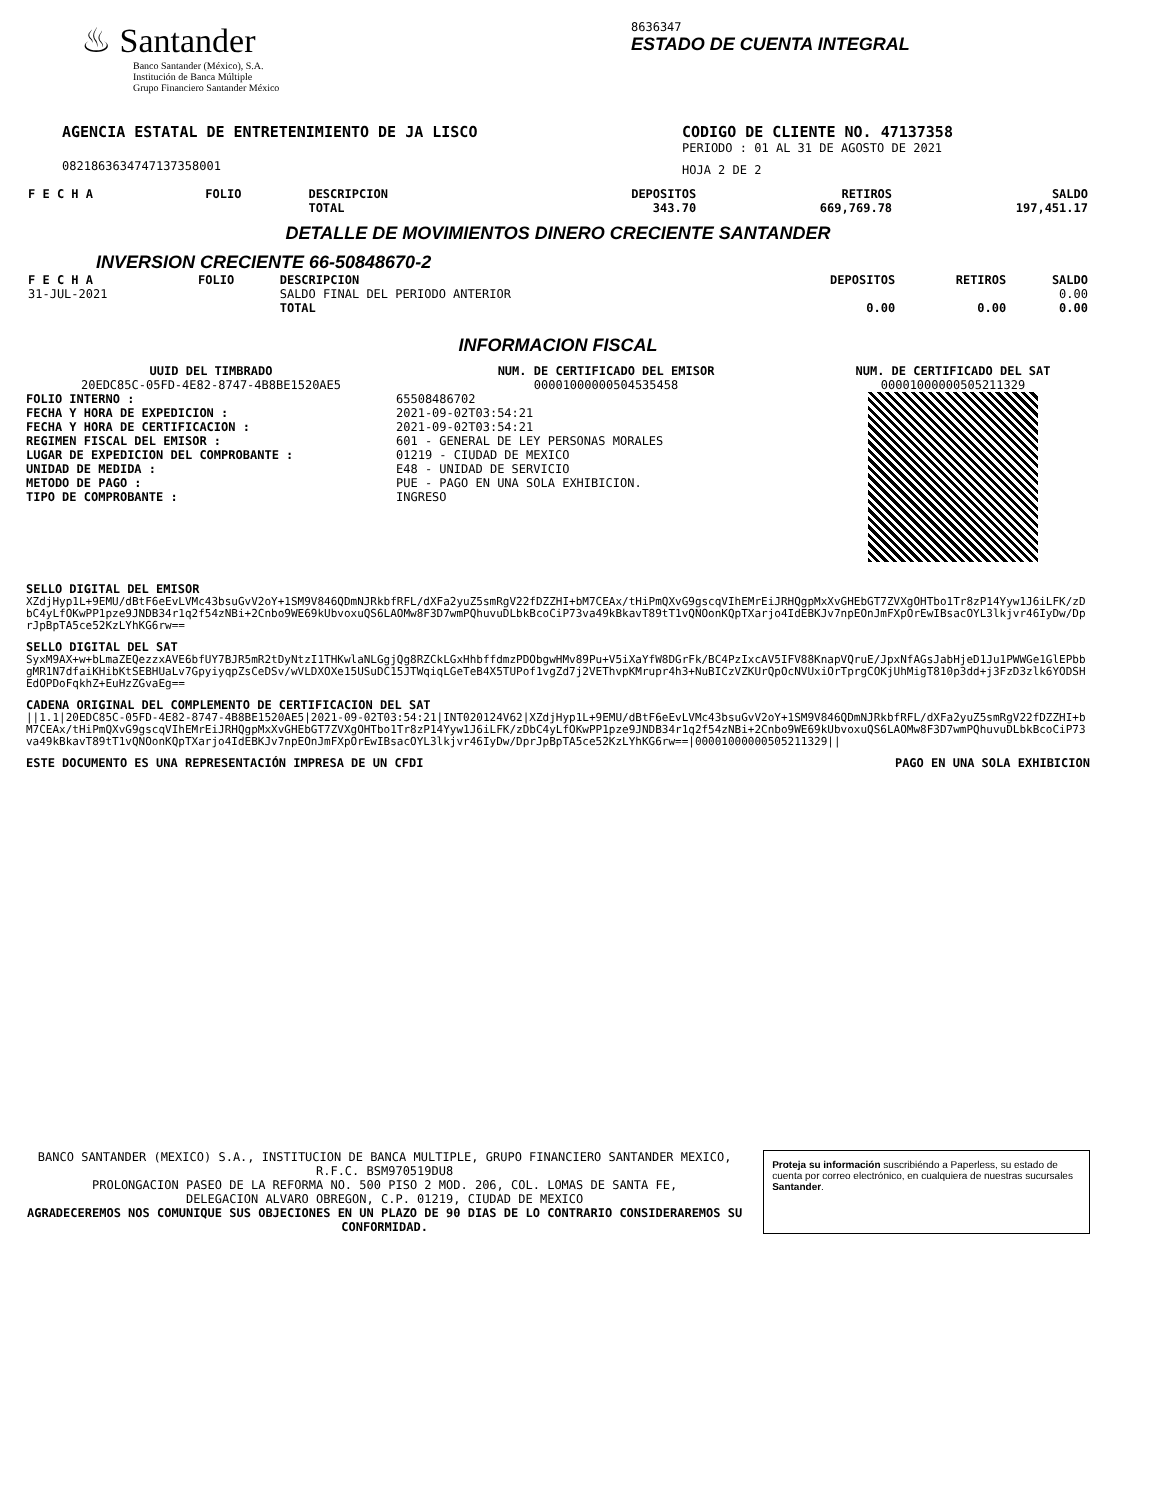♨ Santander
Banco Santander (México), S.A.
Institución de Banca Múltiple
Grupo Financiero Santander México
8636347
ESTADO DE CUENTA INTEGRAL
AGENCIA ESTATAL DE ENTRETENIMIENTO DE JA LISCO
0821863634747137358001
CODIGO DE CLIENTE NO. 47137358
PERIODO : 01 AL 31 DE AGOSTO DE 2021
HOJA 2 DE 2
| F E C H A | FOLIO | DESCRIPCION TOTAL | DEPOSITOS 343.70 | RETIROS 669,769.78 | SALDO 197,451.17 |
DETALLE DE MOVIMIENTOS DINERO CRECIENTE SANTANDER
INVERSION CRECIENTE 66-50848670-2
| F E C H A | FOLIO | DESCRIPCION | DEPOSITOS | RETIROS | SALDO |
| --- | --- | --- | --- | --- | --- |
| 31-JUL-2021 | | SALDO FINAL DEL PERIODO ANTERIOR | | | 0.00 |
| | | TOTAL | 0.00 | 0.00 | 0.00 |
INFORMACION FISCAL
UUID DEL TIMBRADO
20EDC85C-05FD-4E82-8747-4B8BE1520AE5
FOLIO INTERNO :
FECHA Y HORA DE EXPEDICION :
FECHA Y HORA DE CERTIFICACION :
REGIMEN FISCAL DEL EMISOR :
LUGAR DE EXPEDICION DEL COMPROBANTE :
UNIDAD DE MEDIDA :
METODO DE PAGO :
TIPO DE COMPROBANTE :
NUM. DE CERTIFICADO DEL EMISOR
00001000000504535458
65508486702
2021-09-02T03:54:21
2021-09-02T03:54:21
601 - GENERAL DE LEY PERSONAS MORALES
01219 - CIUDAD DE MEXICO
E48 - UNIDAD DE SERVICIO
PUE - PAGO EN UNA SOLA EXHIBICION.
INGRESO
NUM. DE CERTIFICADO DEL SAT
00001000000505211329
SELLO DIGITAL DEL EMISOR
XZdjHyp1L+9EMU/dBtF6eEvLVMc43bsuGvV2oY+1SM9V846QDmNJRkbfRFL/dXFa2yuZ5smRgV22fDZZHI+bM7CEAx/tHiPmQXvG9gscqVIhEMrEiJRHQgpMxXvGHEbGT7ZVXgOHTbo1Tr8zP14Yyw1J6iLFK/zDbC4yLfOKwPP1pze9JNDB34r1q2f54zNBi+2Cnbo9WE69kUbvoxuQS6LAOMw8F3D7wmPQhuvuDLbkBcoCiP73va49kBkavT89tT1vQNOonKQpTXarjo4IdEBKJv7npEOnJmFXpOrEwIBsacOYL3lkjvr46IyDw/DprJpBpTA5ce52KzLYhKG6rw==
SELLO DIGITAL DEL SAT
SyxM9AX+w+bLmaZEQezzxAVE6bfUY7BJR5mR2tDyNtzI1THKwlaNLGgjQg8RZCkLGxHhbffdmzPDObgwHMv89Pu+V5iXaYfW8DGrFk/BC4PzIxcAV5IFV88KnapVQruE/JpxNfAGsJabHjeD1Ju1PWWGe1GlEPbbgMR1N7dfaiKHibKtSEBHUaLv7GpyiyqpZsCeDSv/wVLDXOXe15USuDC15JTWqiqLGeTeB4X5TUPof1vgZd7j2VEThvpKMrupr4h3+NuBICzVZKUrQpOcNVUxiOrTprgCOKjUhMigT810p3dd+j3FzD3zlk6YODSHEdOPDoFqkhZ+EuHzZGvaEg==
CADENA ORIGINAL DEL COMPLEMENTO DE CERTIFICACION DEL SAT
||1.1|20EDC85C-05FD-4E82-8747-4B8BE1520AE5|2021-09-02T03:54:21|INT020124V62|XZdjHyp1L+9EMU/dBtF6eEvLVMc43bsuGvV2oY+1SM9V846QDmNJRkbfRFL/dXFa2yuZ5smRgV22fDZZHI+bM7CEAx/tHiPmQXvG9gscqVIhEMrEiJRHQgpMxXvGHEbGT7ZVXgOHTbo1Tr8zP14Yyw1J6iLFK/zDbC4yLfOKwPP1pze9JNDB34r1q2f54zNBi+2Cnbo9WE69kUbvoxuQS6LAOMw8F3D7wmPQhuvuDLbkBcoCiP73va49kBkavT89tT1vQNOonKQpTXarjo4IdEBKJv7npEOnJmFXpOrEwIBsacOYL3lkjvr46IyDw/DprJpBpTA5ce52KzLYhKG6rw==|00001000000505211329||
ESTE DOCUMENTO ES UNA REPRESENTACIÓN IMPRESA DE UN CFDI PAGO EN UNA SOLA EXHIBICION
BANCO SANTANDER (MEXICO) S.A., INSTITUCION DE BANCA MULTIPLE, GRUPO FINANCIERO SANTANDER MEXICO,
R.F.C. BSM970519DU8
PROLONGACION PASEO DE LA REFORMA NO. 500 PISO 2 MOD. 206, COL. LOMAS DE SANTA FE,
DELEGACION ALVARO OBREGON, C.P. 01219, CIUDAD DE MEXICO
AGRADECEREMOS NOS COMUNIQUE SUS OBJECIONES EN UN PLAZO DE 90 DIAS DE LO CONTRARIO CONSIDERAREMOS SU CONFORMIDAD.
Proteja su información suscribiéndo a Paperless, su estado de cuenta por correo electrónico, en cualquiera de nuestras sucursales Santander.